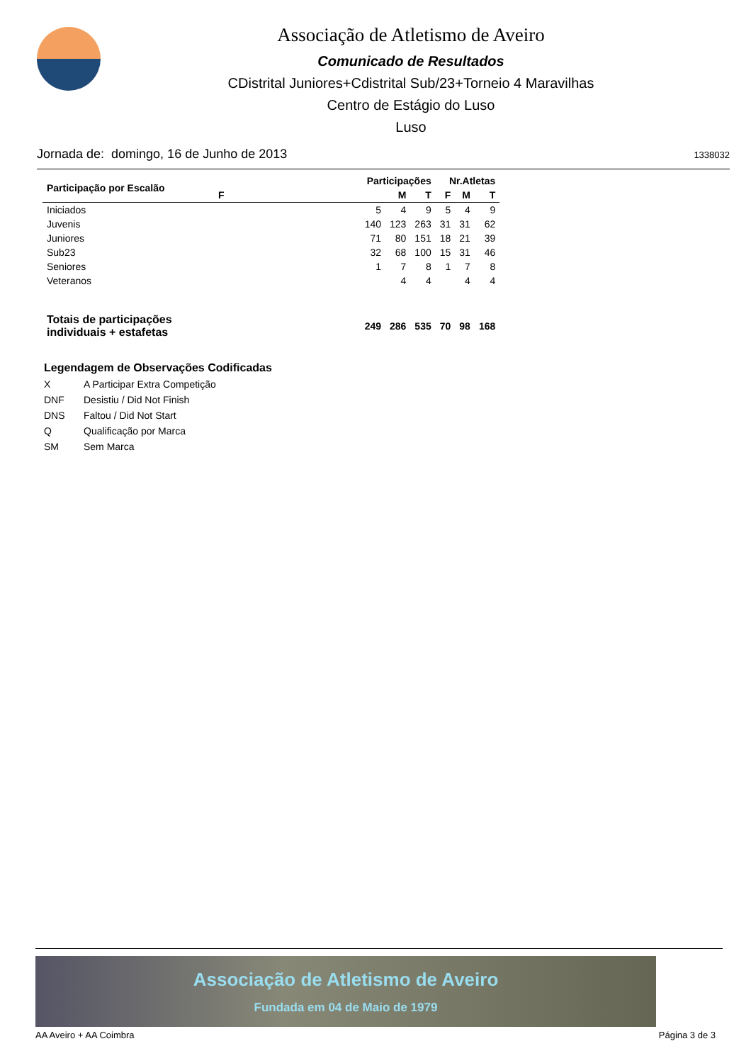Associação de Atletismo de Aveiro
Comunicado de Resultados
CDistrital Juniores+Cdistrital Sub/23+Torneio 4 Maravilhas
Centro de Estágio do Luso
Luso
Jornada de: domingo, 16 de Junho de 2013 1338032
| Participação por Escalão | Participações | | | Nr.Atletas | | |
| --- | --- | --- | --- | --- | --- | --- |
| | F | M | T | F | M | T |
| Iniciados | 5 | 4 | 9 | 5 | 4 | 9 |
| Juvenis | 140 | 123 | 263 | 31 | 31 | 62 |
| Juniores | 71 | 80 | 151 | 18 | 21 | 39 |
| Sub23 | 32 | 68 | 100 | 15 | 31 | 46 |
| Seniores | 1 | 7 | 8 | 1 | 7 | 8 |
| Veteranos | | 4 | 4 | | 4 | 4 |
| Totais de participações individuais + estafetas | 249 | 286 | 535 | 70 | 98 | 168 |
Legendagem de Observações Codificadas
X A Participar Extra Competição
DNF Desistiu / Did Not Finish
DNS Faltou / Did Not Start
Q Qualificação por Marca
SM Sem Marca
Associação de Atletismo de Aveiro
Fundada em 04 de Maio de 1979
AA Aveiro + AA Coimbra Página 3 de 3